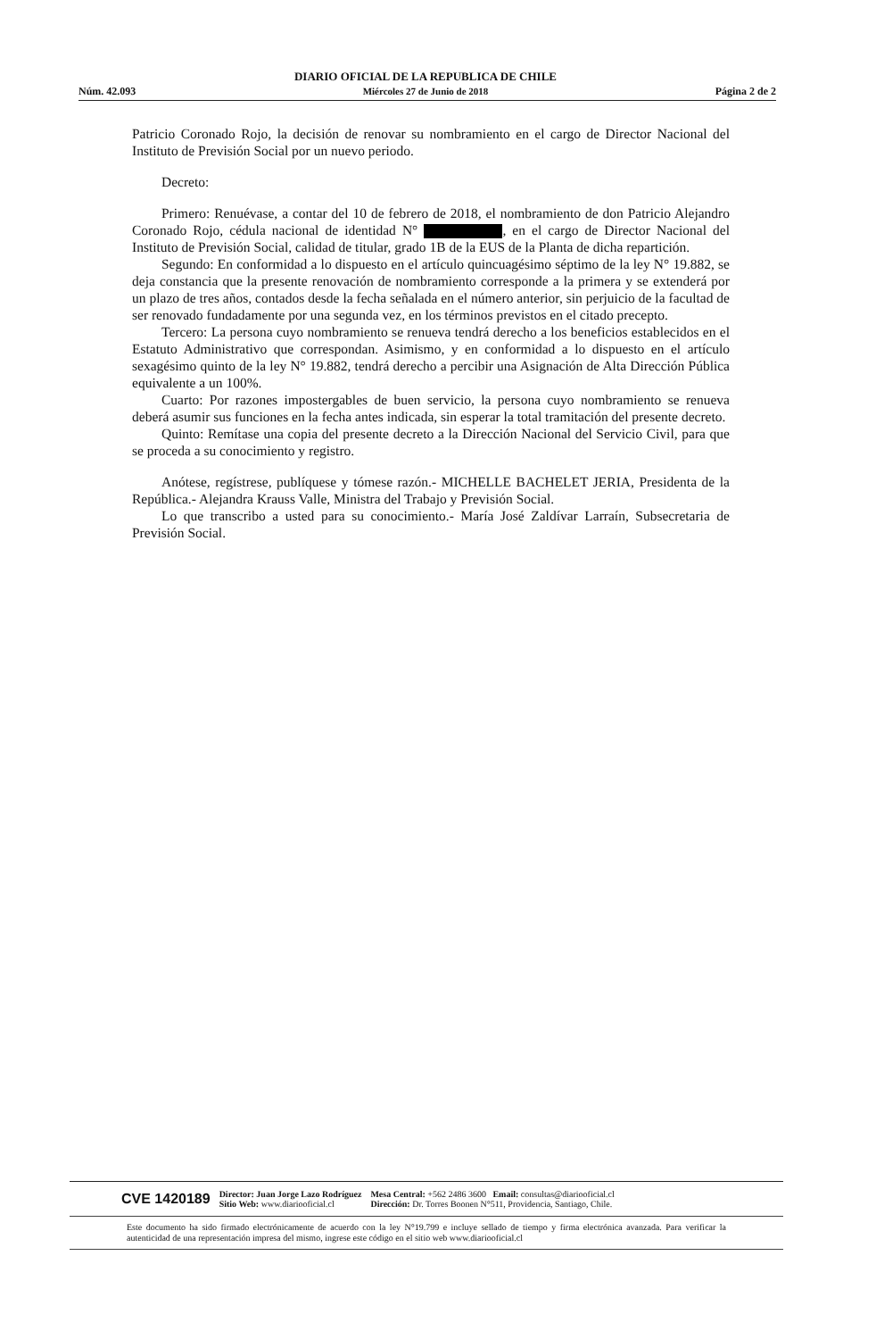Núm. 42.093 DIARIO OFICIAL DE LA REPUBLICA DE CHILE
Miércoles 27 de Junio de 2018 Página 2 de 2
Patricio Coronado Rojo, la decisión de renovar su nombramiento en el cargo de Director Nacional del Instituto de Previsión Social por un nuevo periodo.
Decreto:
Primero: Renuévase, a contar del 10 de febrero de 2018, el nombramiento de don Patricio Alejandro Coronado Rojo, cédula nacional de identidad N° , en el cargo de Director Nacional del Instituto de Previsión Social, calidad de titular, grado 1B de la EUS de la Planta de dicha repartición.
Segundo: En conformidad a lo dispuesto en el artículo quincuagésimo séptimo de la ley N° 19.882, se deja constancia que la presente renovación de nombramiento corresponde a la primera y se extenderá por un plazo de tres años, contados desde la fecha señalada en el número anterior, sin perjuicio de la facultad de ser renovado fundadamente por una segunda vez, en los términos previstos en el citado precepto.
Tercero: La persona cuyo nombramiento se renueva tendrá derecho a los beneficios establecidos en el Estatuto Administrativo que correspondan. Asimismo, y en conformidad a lo dispuesto en el artículo sexagésimo quinto de la ley N° 19.882, tendrá derecho a percibir una Asignación de Alta Dirección Pública equivalente a un 100%.
Cuarto: Por razones impostergables de buen servicio, la persona cuyo nombramiento se renueva deberá asumir sus funciones en la fecha antes indicada, sin esperar la total tramitación del presente decreto.
Quinto: Remítase una copia del presente decreto a la Dirección Nacional del Servicio Civil, para que se proceda a su conocimiento y registro.
Anótese, regístrese, publíquese y tómese razón.- MICHELLE BACHELET JERIA, Presidenta de la República.- Alejandra Krauss Valle, Ministra del Trabajo y Previsión Social.
Lo que transcribo a usted para su conocimiento.- María José Zaldívar Larraín, Subsecretaria de Previsión Social.
CVE 1420189 Director: Juan Jorge Lazo Rodríguez
Sitio Web: www.diariooficial.cl Mesa Central: +562 2486 3600 Email: consultas@diariooficial.cl
Dirección: Dr. Torres Boonen N°511, Providencia, Santiago, Chile.
Este documento ha sido firmado electrónicamente de acuerdo con la ley N°19.799 e incluye sellado de tiempo y firma electrónica avanzada. Para verificar la autenticidad de una representación impresa del mismo, ingrese este código en el sitio web www.diariooficial.cl